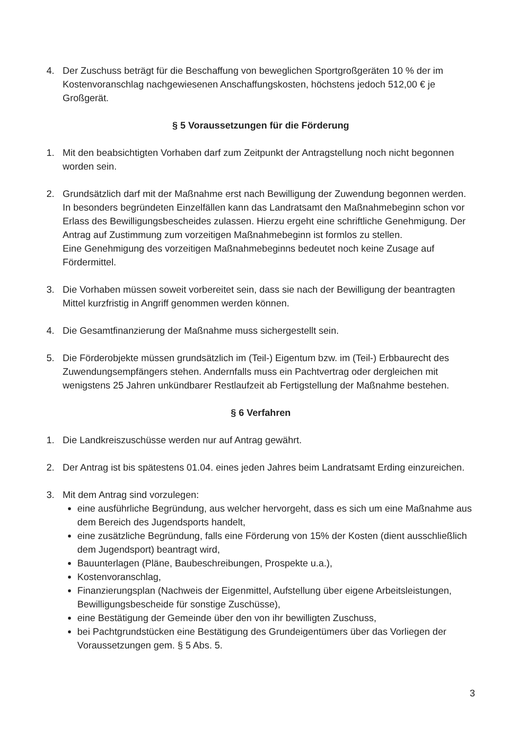4. Der Zuschuss beträgt für die Beschaffung von beweglichen Sportgroßgeräten 10 % der im Kostenvoranschlag nachgewiesenen Anschaffungskosten, höchstens jedoch 512,00 € je Großgerät.
§ 5 Voraussetzungen für die Förderung
1. Mit den beabsichtigten Vorhaben darf zum Zeitpunkt der Antragstellung noch nicht begonnen worden sein.
2. Grundsätzlich darf mit der Maßnahme erst nach Bewilligung der Zuwendung begonnen werden. In besonders begründeten Einzelfällen kann das Landratsamt den Maßnahmebeginn schon vor Erlass des Bewilligungsbescheides zulassen. Hierzu ergeht eine schriftliche Genehmigung. Der Antrag auf Zustimmung zum vorzeitigen Maßnahmebeginn ist formlos zu stellen.
Eine Genehmigung des vorzeitigen Maßnahmebeginns bedeutet noch keine Zusage auf Fördermittel.
3. Die Vorhaben müssen soweit vorbereitet sein, dass sie nach der Bewilligung der beantragten Mittel kurzfristig in Angriff genommen werden können.
4. Die Gesamtfinanzierung der Maßnahme muss sichergestellt sein.
5. Die Förderobjekte müssen grundsätzlich im (Teil-) Eigentum bzw. im (Teil-) Erbbaurecht des Zuwendungsempfängers stehen. Andernfalls muss ein Pachtvertrag oder dergleichen mit wenigstens 25 Jahren unkündbarer Restlaufzeit ab Fertigstellung der Maßnahme bestehen.
§ 6 Verfahren
1. Die Landkreiszuschüsse werden nur auf Antrag gewährt.
2. Der Antrag ist bis spätestens 01.04. eines jeden Jahres beim Landratsamt Erding einzureichen.
3. Mit dem Antrag sind vorzulegen:
eine ausführliche Begründung, aus welcher hervorgeht, dass es sich um eine Maßnahme aus dem Bereich des Jugendsports handelt,
eine zusätzliche Begründung, falls eine Förderung von 15% der Kosten (dient ausschließlich dem Jugendsport) beantragt wird,
Bauunterlagen (Pläne, Baubeschreibungen, Prospekte u.a.),
Kostenvoranschlag,
Finanzierungsplan (Nachweis der Eigenmittel, Aufstellung über eigene Arbeitsleistungen, Bewilligungsbescheide für sonstige Zuschüsse),
eine Bestätigung der Gemeinde über den von ihr bewilligten Zuschuss,
bei Pachtgrundstücken eine Bestätigung des Grundeigentümers über das Vorliegen der Voraussetzungen gem. § 5 Abs. 5.
3